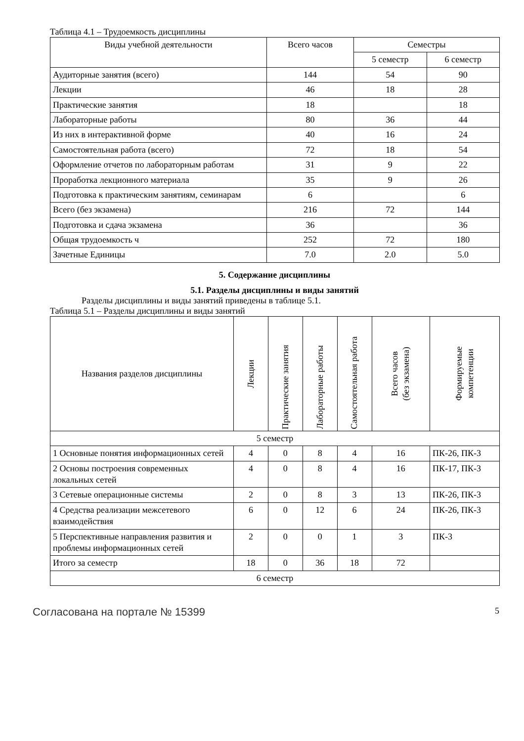Таблица 4.1 – Трудоемкость дисциплины
| Виды учебной деятельности | Всего часов | Семестры | |
| --- | --- | --- | --- |
| | | 5 семестр | 6 семестр |
| Аудиторные занятия (всего) | 144 | 54 | 90 |
| Лекции | 46 | 18 | 28 |
| Практические занятия | 18 | | 18 |
| Лабораторные работы | 80 | 36 | 44 |
| Из них в интерактивной форме | 40 | 16 | 24 |
| Самостоятельная работа (всего) | 72 | 18 | 54 |
| Оформление отчетов по лабораторным работам | 31 | 9 | 22 |
| Проработка лекционного материала | 35 | 9 | 26 |
| Подготовка к практическим занятиям, семинарам | 6 | | 6 |
| Всего (без экзамена) | 216 | 72 | 144 |
| Подготовка и сдача экзамена | 36 | | 36 |
| Общая трудоемкость ч | 252 | 72 | 180 |
| Зачетные Единицы | 7.0 | 2.0 | 5.0 |
5. Содержание дисциплины
5.1. Разделы дисциплины и виды занятий
Разделы дисциплины и виды занятий приведены в таблице 5.1.
Таблица 5.1 – Разделы дисциплины и виды занятий
| Названия разделов дисциплины | Лекции | Практические занятия | Лабораторные работы | Самостоятельная работа | Всего часов (без экзамена) | Формируемые компетенции |
| --- | --- | --- | --- | --- | --- | --- |
| 5 семестр | | | | | | |
| 1 Основные понятия информационных сетей | 4 | 0 | 8 | 4 | 16 | ПК-26, ПК-3 |
| 2 Основы построения современных локальных сетей | 4 | 0 | 8 | 4 | 16 | ПК-17, ПК-3 |
| 3 Сетевые операционные системы | 2 | 0 | 8 | 3 | 13 | ПК-26, ПК-3 |
| 4 Средства реализации межсетевого взаимодействия | 6 | 0 | 12 | 6 | 24 | ПК-26, ПК-3 |
| 5 Перспективные направления развития и проблемы информационных сетей | 2 | 0 | 0 | 1 | 3 | ПК-3 |
| Итого за семестр | 18 | 0 | 36 | 18 | 72 | |
| 6 семестр | | | | | | |
Согласована на портале № 15399 5